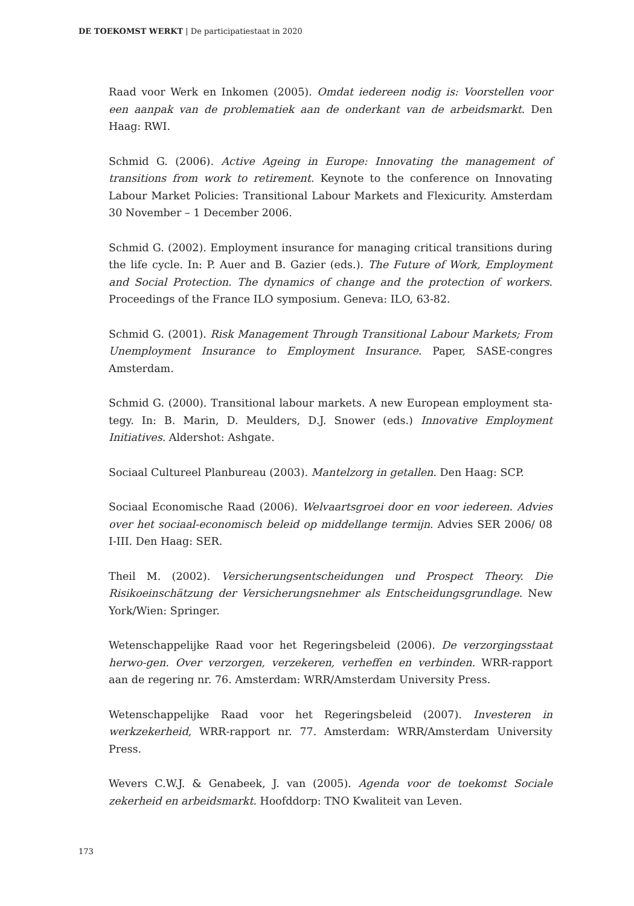DE TOEKOMST WERKT | De participatiestaat in 2020
Raad voor Werk en Inkomen (2005). Omdat iedereen nodig is: Voorstellen voor een aanpak van de problematiek aan de onderkant van de arbeidsmarkt. Den Haag: RWI.
Schmid G. (2006). Active Ageing in Europe: Innovating the management of transitions from work to retirement. Keynote to the conference on Innovating Labour Market Policies: Transitional Labour Markets and Flexicurity. Amsterdam 30 November – 1 December 2006.
Schmid G. (2002). Employment insurance for managing critical transitions during the life cycle. In: P. Auer and B. Gazier (eds.). The Future of Work, Employment and Social Protection. The dynamics of change and the protection of workers. Proceedings of the France ILO symposium. Geneva: ILO, 63-82.
Schmid G. (2001). Risk Management Through Transitional Labour Markets; From Unemployment Insurance to Employment Insurance. Paper, SASE-congres Amsterdam.
Schmid G. (2000). Transitional labour markets. A new European employment sta-tegy. In: B. Marin, D. Meulders, D.J. Snower (eds.) Innovative Employment Initiatives. Aldershot: Ashgate.
Sociaal Cultureel Planbureau (2003). Mantelzorg in getallen. Den Haag: SCP.
Sociaal Economische Raad (2006). Welvaartsgroei door en voor iedereen. Advies over het sociaal-economisch beleid op middellange termijn. Advies SER 2006/ 08 I-III. Den Haag: SER.
Theil M. (2002). Versicherungsentscheidungen und Prospect Theory. Die Risikoeinschätzung der Versicherungsnehmer als Entscheidungsgrundlage. New York/Wien: Springer.
Wetenschappelijke Raad voor het Regeringsbeleid (2006). De verzorgingsstaat herwo-gen. Over verzorgen, verzekeren, verheffen en verbinden. WRR-rapport aan de regering nr. 76. Amsterdam: WRR/Amsterdam University Press.
Wetenschappelijke Raad voor het Regeringsbeleid (2007). Investeren in werkzekerheid, WRR-rapport nr. 77. Amsterdam: WRR/Amsterdam University Press.
Wevers C.W.J. & Genabeek, J. van (2005). Agenda voor de toekomst Sociale zekerheid en arbeidsmarkt. Hoofddorp: TNO Kwaliteit van Leven.
173